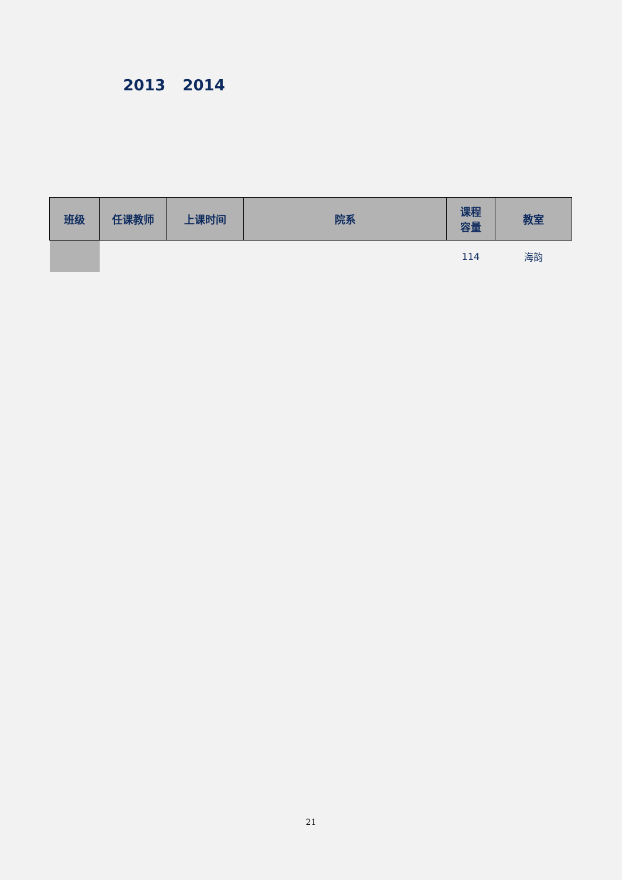2013 2014
| 班级 | 任课教师 | 上课时间 | 院系 | 课程 容量 | 教室 |
| --- | --- | --- | --- | --- | --- |
| | | | | 114 | 海韵 |
21